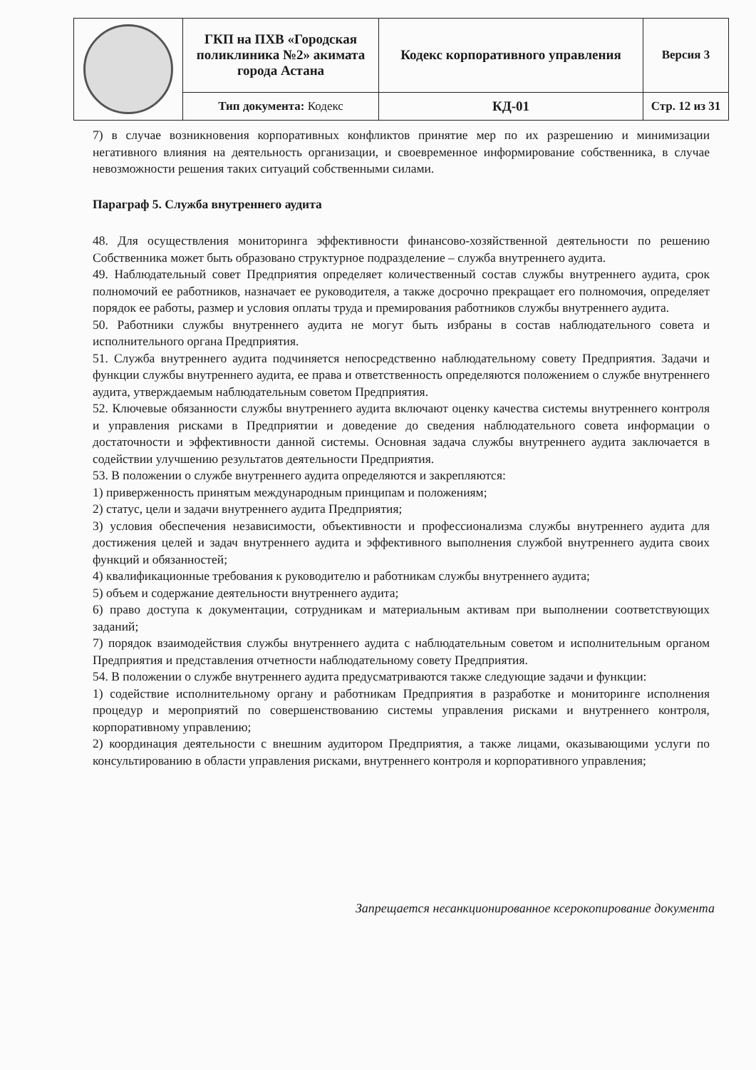| | ГКП на ПХВ «Городская поликлиника №2» акимата города Астана | Кодекс корпоративного управления | Версия 3 |
| | Тип документа: Кодекс | КД-01 | Стр. 12 из 31 |
7) в случае возникновения корпоративных конфликтов принятие мер по их разрешению и минимизации негативного влияния на деятельность организации, и своевременное информирование собственника, в случае невозможности решения таких ситуаций собственными силами.
Параграф 5. Служба внутреннего аудита
48. Для осуществления мониторинга эффективности финансово-хозяйственной деятельности по решению Собственника может быть образовано структурное подразделение – служба внутреннего аудита.
49. Наблюдательный совет Предприятия определяет количественный состав службы внутреннего аудита, срок полномочий ее работников, назначает ее руководителя, а также досрочно прекращает его полномочия, определяет порядок ее работы, размер и условия оплаты труда и премирования работников службы внутреннего аудита.
50. Работники службы внутреннего аудита не могут быть избраны в состав наблюдательного совета и исполнительного органа Предприятия.
51. Служба внутреннего аудита подчиняется непосредственно наблюдательному совету Предприятия. Задачи и функции службы внутреннего аудита, ее права и ответственность определяются положением о службе внутреннего аудита, утверждаемым наблюдательным советом Предприятия.
52. Ключевые обязанности службы внутреннего аудита включают оценку качества системы внутреннего контроля и управления рисками в Предприятии и доведение до сведения наблюдательного совета информации о достаточности и эффективности данной системы. Основная задача службы внутреннего аудита заключается в содействии улучшению результатов деятельности Предприятия.
53. В положении о службе внутреннего аудита определяются и закрепляются:
1) приверженность принятым международным принципам и положениям;
2) статус, цели и задачи внутреннего аудита Предприятия;
3) условия обеспечения независимости, объективности и профессионализма службы внутреннего аудита для достижения целей и задач внутреннего аудита и эффективного выполнения службой внутреннего аудита своих функций и обязанностей;
4) квалификационные требования к руководителю и работникам службы внутреннего аудита;
5) объем и содержание деятельности внутреннего аудита;
6) право доступа к документации, сотрудникам и материальным активам при выполнении соответствующих заданий;
7) порядок взаимодействия службы внутреннего аудита с наблюдательным советом и исполнительным органом Предприятия и представления отчетности наблюдательному совету Предприятия.
54. В положении о службе внутреннего аудита предусматриваются также следующие задачи и функции:
1) содействие исполнительному органу и работникам Предприятия в разработке и мониторинге исполнения процедур и мероприятий по совершенствованию системы управления рисками и внутреннего контроля, корпоративному управлению;
2) координация деятельности с внешним аудитором Предприятия, а также лицами, оказывающими услуги по консультированию в области управления рисками, внутреннего контроля и корпоративного управления;
Запрещается несанкционированное ксерокопирование документа